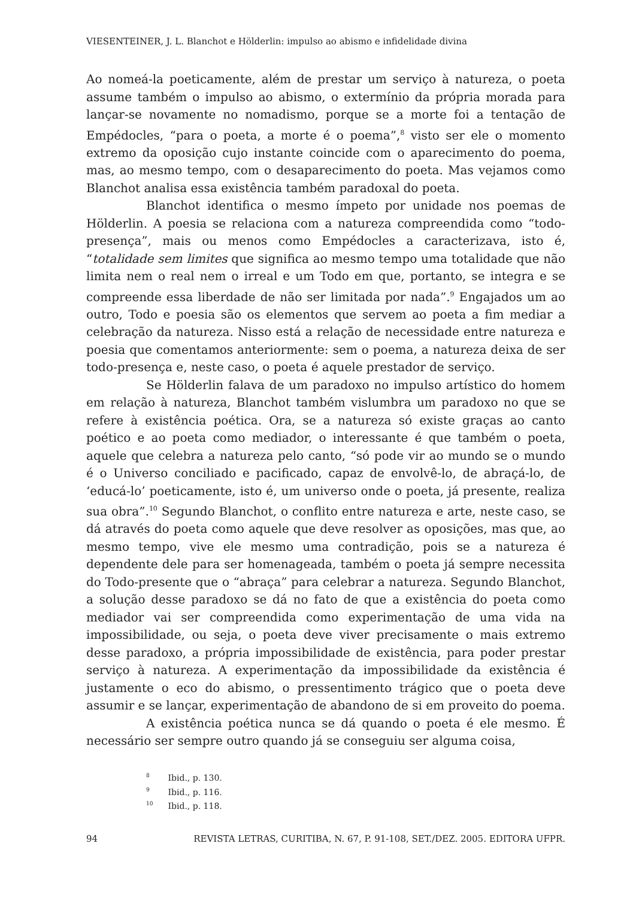VIESENTEINER, J. L. Blanchot e Hölderlin: impulso ao abismo e infidelidade divina
Ao nomeá-la poeticamente, além de prestar um serviço à natureza, o poeta assume também o impulso ao abismo, o extermínio da própria morada para lançar-se novamente no nomadismo, porque se a morte foi a tentação de Empédocles, “para o poeta, a morte é o poema”,<sup>8</sup> visto ser ele o momento extremo da oposição cujo instante coincide com o aparecimento do poema, mas, ao mesmo tempo, com o desaparecimento do poeta. Mas vejamos como Blanchot analisa essa existência também paradoxal do poeta.
Blanchot identifica o mesmo ímpeto por unidade nos poemas de Hölderlin. A poesia se relaciona com a natureza compreendida como “todo-presença”, mais ou menos como Empédocles a caracterizava, isto é, “totalidade sem limites que significa ao mesmo tempo uma totalidade que não limita nem o real nem o irreal e um Todo em que, portanto, se integra e se compreende essa liberdade de não ser limitada por nada”.<sup>9</sup> Engajados um ao outro, Todo e poesia são os elementos que servem ao poeta a fim mediar a celebração da natureza. Nisso está a relação de necessidade entre natureza e poesia que comentamos anteriormente: sem o poema, a natureza deixa de ser todo-presença e, neste caso, o poeta é aquele prestador de serviço.
Se Hölderlin falava de um paradoxo no impulso artístico do homem em relação à natureza, Blanchot também vislumbra um paradoxo no que se refere à existência poética. Ora, se a natureza só existe graças ao canto poético e ao poeta como mediador, o interessante é que também o poeta, aquele que celebra a natureza pelo canto, “só pode vir ao mundo se o mundo é o Universo conciliado e pacificado, capaz de envolvê-lo, de abraçá-lo, de ‘educá-lo’ poeticamente, isto é, um universo onde o poeta, já presente, realiza sua obra”.<sup>10</sup> Segundo Blanchot, o conflito entre natureza e arte, neste caso, se dá através do poeta como aquele que deve resolver as oposições, mas que, ao mesmo tempo, vive ele mesmo uma contradição, pois se a natureza é dependente dele para ser homenageada, também o poeta já sempre necessita do Todo-presente que o “abraça” para celebrar a natureza. Segundo Blanchot, a solução desse paradoxo se dá no fato de que a existência do poeta como mediador vai ser compreendida como experimentação de uma vida na impossibilidade, ou seja, o poeta deve viver precisamente o mais extremo desse paradoxo, a própria impossibilidade de existência, para poder prestar serviço à natureza. A experimentação da impossibilidade da existência é justamente o eco do abismo, o pressentimento trágico que o poeta deve assumir e se lançar, experimentação de abandono de si em proveito do poema.
A existência poética nunca se dá quando o poeta é ele mesmo. É necessário ser sempre outro quando já se conseguiu ser alguma coisa,
<sup>8</sup> Ibid., p. 130.
<sup>9</sup> Ibid., p. 116.
<sup>10</sup> Ibid., p. 118.
94 REVISTA LETRAS, CURITIBA, N. 67, P. 91-108, SET./DEZ. 2005. EDITORA UFPR.